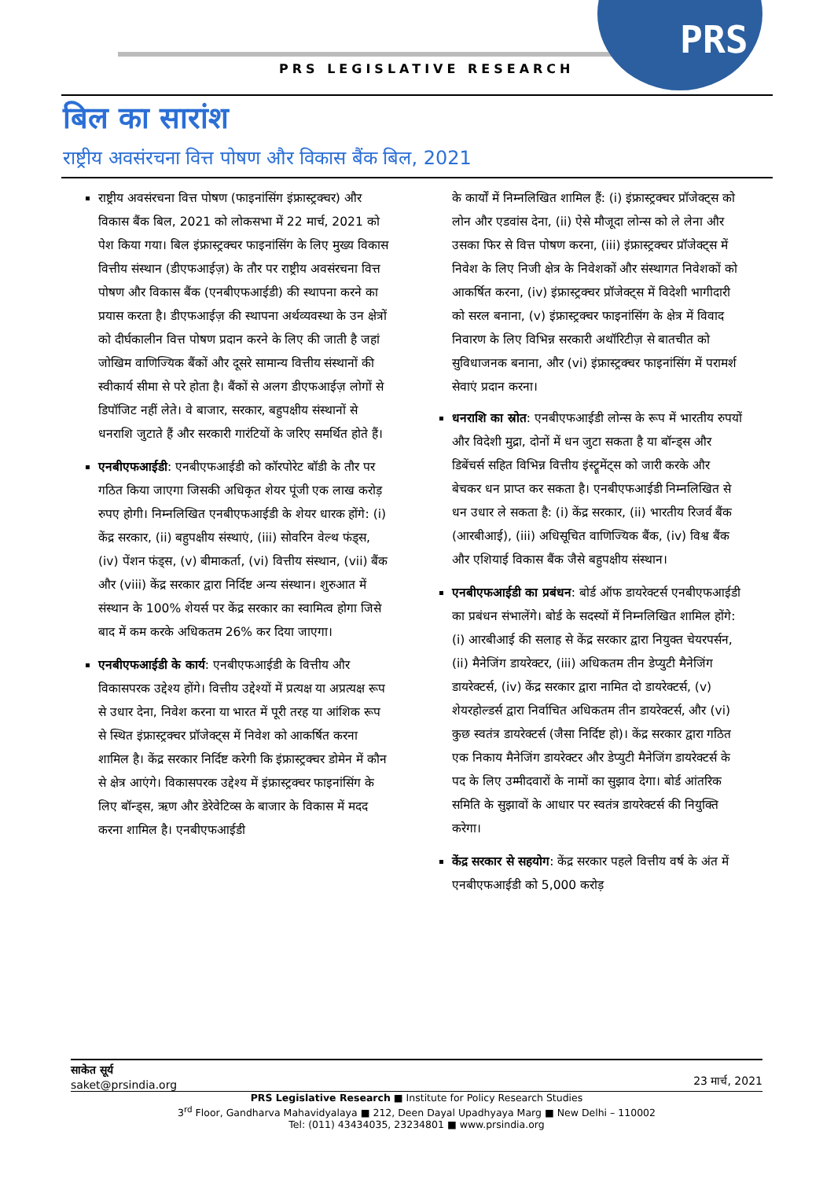PRS
PRS LEGISLATIVE RESEARCH
बिल का सारांश
राष्ट्रीय अवसंरचना वित्त पोषण और विकास बैंक बिल, 2021
राष्ट्रीय अवसंरचना वित्त पोषण (फाइनांसिंग इंफ्रास्ट्रक्चर) और विकास बैंक बिल, 2021 को लोकसभा में 22 मार्च, 2021 को पेश किया गया। बिल इंफ्रास्ट्रक्चर फाइनांसिंग के लिए मुख्य विकास वित्तीय संस्थान (डीएफआईज़) के तौर पर राष्ट्रीय अवसंरचना वित्त पोषण और विकास बैंक (एनबीएफआईडी) की स्थापना करने का प्रयास करता है। डीएफआईज़ की स्थापना अर्थव्यवस्था के उन क्षेत्रों को दीर्घकालीन वित्त पोषण प्रदान करने के लिए की जाती है जहां जोखिम वाणिज्यिक बैंकों और दूसरे सामान्य वित्तीय संस्थानों की स्वीकार्य सीमा से परे होता है। बैंकों से अलग डीएफआईज़ लोगों से डिपॉजिट नहीं लेते। वे बाजार, सरकार, बहुपक्षीय संस्थानों से धनराशि जुटाते हैं और सरकारी गारंटियों के जरिए समर्थित होते हैं।
एनबीएफआईडी: एनबीएफआईडी को कॉरपोरेट बॉडी के तौर पर गठित किया जाएगा जिसकी अधिकृत शेयर पूंजी एक लाख करोड़ रुपए होगी। निम्नलिखित एनबीएफआईडी के शेयर धारक होंगे: (i) केंद्र सरकार, (ii) बहुपक्षीय संस्थाएं, (iii) सोवरिन वेल्थ फंड्स, (iv) पेंशन फंड्स, (v) बीमाकर्ता, (vi) वित्तीय संस्थान, (vii) बैंक और (viii) केंद्र सरकार द्वारा निर्दिष्ट अन्य संस्थान। शुरुआत में संस्थान के 100% शेयर्स पर केंद्र सरकार का स्वामित्व होगा जिसे बाद में कम करके अधिकतम 26% कर दिया जाएगा।
एनबीएफआईडी के कार्य: एनबीएफआईडी के वित्तीय और विकासपरक उद्देश्य होंगे। वित्तीय उद्देश्यों में प्रत्यक्ष या अप्रत्यक्ष रूप से उधार देना, निवेश करना या भारत में पूरी तरह या आंशिक रूप से स्थित इंफ्रास्ट्रक्चर प्रॉजेक्ट्स में निवेश को आकर्षित करना शामिल है। केंद्र सरकार निर्दिष्ट करेगी कि इंफ्रास्ट्रक्चर डोमेन में कौन से क्षेत्र आएंगे। विकासपरक उद्देश्य में इंफ्रास्ट्रक्चर फाइनांसिंग के लिए बॉन्ड्स, ऋण और डेरेवेटिव्स के बाजार के विकास में मदद करना शामिल है। एनबीएफआईडी
के कार्यों में निम्नलिखित शामिल हैं: (i) इंफ्रास्ट्रक्चर प्रॉजेक्ट्स को लोन और एडवांस देना, (ii) ऐसे मौजूदा लोन्स को ले लेना और उसका फिर से वित्त पोषण करना, (iii) इंफ्रास्ट्रक्चर प्रॉजेक्ट्स में निवेश के लिए निजी क्षेत्र के निवेशकों और संस्थागत निवेशकों को आकर्षित करना, (iv) इंफ्रास्ट्रक्चर प्रॉजेक्ट्स में विदेशी भागीदारी को सरल बनाना, (v) इंफ्रास्ट्रक्चर फाइनांसिंग के क्षेत्र में विवाद निवारण के लिए विभिन्न सरकारी अथॉरिटीज़ से बातचीत को सुविधाजनक बनाना, और (vi) इंफ्रास्ट्रक्चर फाइनांसिंग में परामर्श सेवाएं प्रदान करना।
धनराशि का स्रोत: एनबीएफआईडी लोन्स के रूप में भारतीय रुपयों और विदेशी मुद्रा, दोनों में धन जुटा सकता है या बॉन्ड्स और डिबेंचर्स सहित विभिन्न वित्तीय इंस्ट्रूमेंट्स को जारी करके और बेचकर धन प्राप्त कर सकता है। एनबीएफआईडी निम्नलिखित से धन उधार ले सकता है: (i) केंद्र सरकार, (ii) भारतीय रिजर्व बैंक (आरबीआई), (iii) अधिसूचित वाणिज्यिक बैंक, (iv) विश्व बैंक और एशियाई विकास बैंक जैसे बहुपक्षीय संस्थान।
एनबीएफआईडी का प्रबंधन: बोर्ड ऑफ डायरेक्टर्स एनबीएफआईडी का प्रबंधन संभालेंगे। बोर्ड के सदस्यों में निम्नलिखित शामिल होंगे: (i) आरबीआई की सलाह से केंद्र सरकार द्वारा नियुक्त चेयरपर्सन, (ii) मैनेजिंग डायरेक्टर, (iii) अधिकतम तीन डेप्युटी मैनेजिंग डायरेक्टर्स, (iv) केंद्र सरकार द्वारा नामित दो डायरेक्टर्स, (v) शेयरहोल्डर्स द्वारा निर्वाचित अधिकतम तीन डायरेक्टर्स, और (vi) कुछ स्वतंत्र डायरेक्टर्स (जैसा निर्दिष्ट हो)। केंद्र सरकार द्वारा गठित एक निकाय मैनेजिंग डायरेक्टर और डेप्युटी मैनेजिंग डायरेक्टर्स के पद के लिए उम्मीदवारों के नामों का सुझाव देगा। बोर्ड आंतरिक समिति के सुझावों के आधार पर स्वतंत्र डायरेक्टर्स की नियुक्ति करेगा।
केंद्र सरकार से सहयोग: केंद्र सरकार पहले वित्तीय वर्ष के अंत में एनबीएफआईडी को 5,000 करोड़
साकेत सूर्य
saket@prsindia.org
23 मार्च, 2021
PRS Legislative Research ■ Institute for Policy Research Studies
3<sup>rd</sup> Floor, Gandharva Mahavidyalaya ■ 212, Deen Dayal Upadhyaya Marg ■ New Delhi – 110002
Tel: (011) 43434035, 23234801 ■ www.prsindia.org